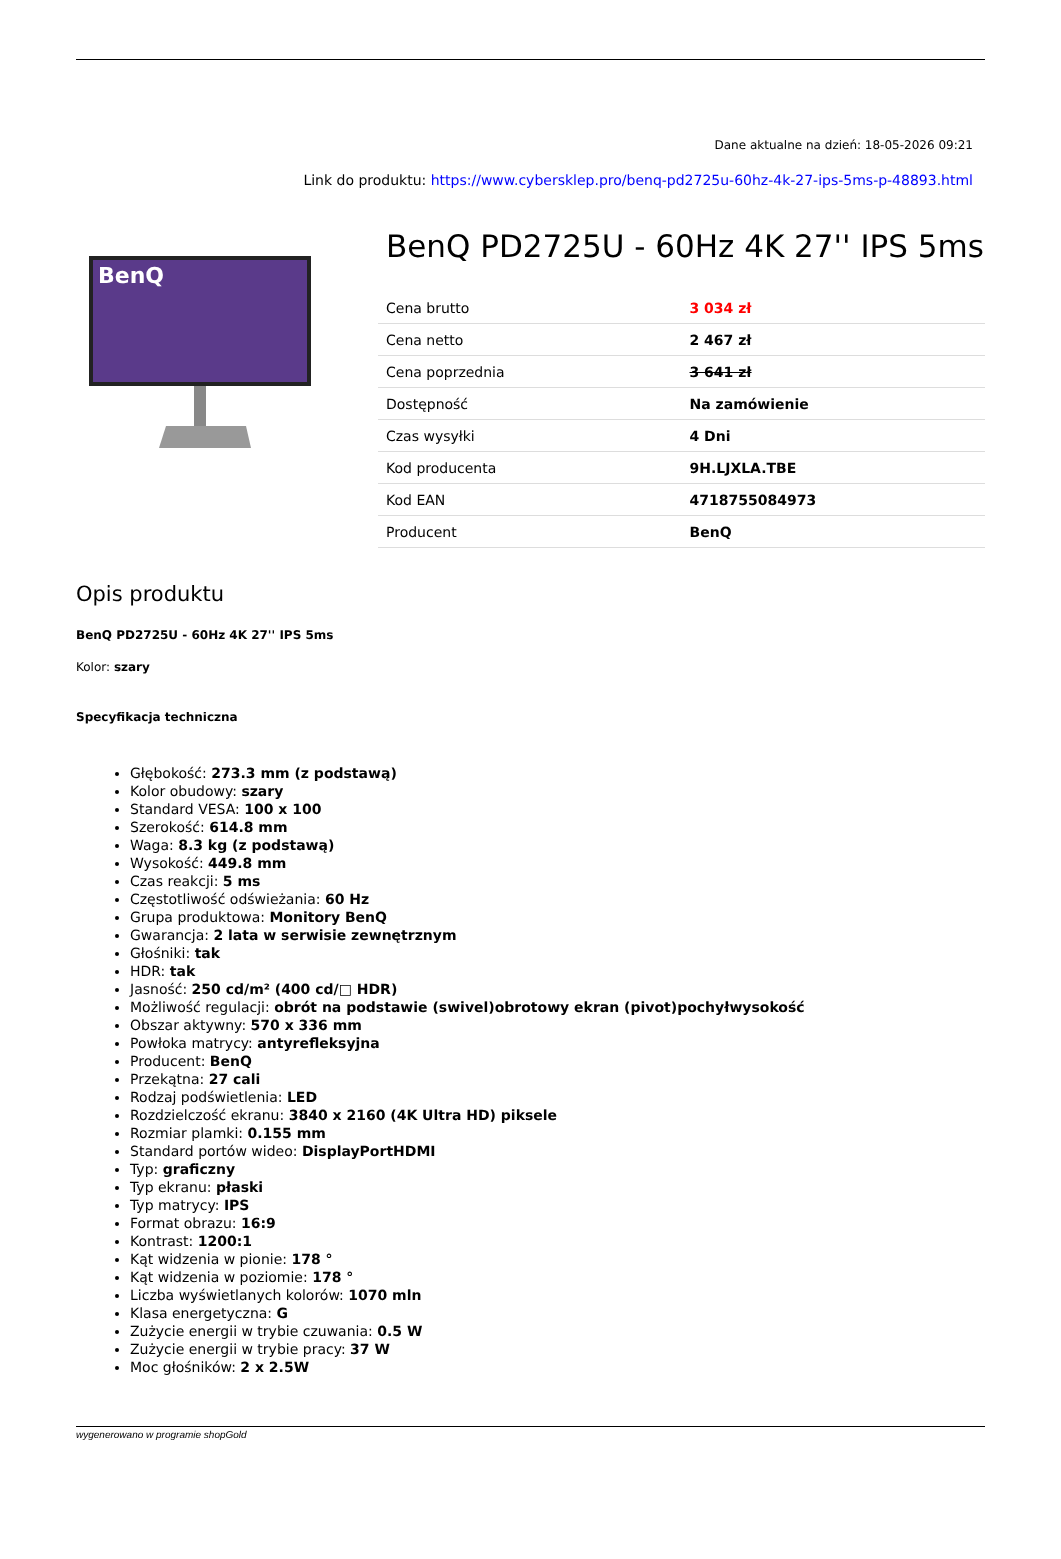Dane aktualne na dzień: 18-05-2026 09:21
Link do produktu: https://www.cybersklep.pro/benq-pd2725u-60hz-4k-27-ips-5ms-p-48893.html
BenQ
BenQ PD2725U - 60Hz 4K 27'' IPS 5ms
| Cena brutto | 3 034 zł |
| Cena netto | 2 467 zł |
| Cena poprzednia | 3 641 zł |
| Dostępność | Na zamówienie |
| Czas wysyłki | 4 Dni |
| Kod producenta | 9H.LJXLA.TBE |
| Kod EAN | 4718755084973 |
| Producent | BenQ |
Opis produktu
BenQ PD2725U - 60Hz 4K 27'' IPS 5ms
Kolor: szary
Specyfikacja techniczna
Głębokość: 273.3 mm (z podstawą)
Kolor obudowy: szary
Standard VESA: 100 x 100
Szerokość: 614.8 mm
Waga: 8.3 kg (z podstawą)
Wysokość: 449.8 mm
Czas reakcji: 5 ms
Częstotliwość odświeżania: 60 Hz
Grupa produktowa: Monitory BenQ
Gwarancja: 2 lata w serwisie zewnętrznym
Głośniki: tak
HDR: tak
Jasność: 250 cd/m² (400 cd/□ HDR)
Możliwość regulacji: obrót na podstawie (swivel)obrotowy ekran (pivot)pochyłwysokość
Obszar aktywny: 570 x 336 mm
Powłoka matrycy: antyrefleksyjna
Producent: BenQ
Przekątna: 27 cali
Rodzaj podświetlenia: LED
Rozdzielczość ekranu: 3840 x 2160 (4K Ultra HD) piksele
Rozmiar plamki: 0.155 mm
Standard portów wideo: DisplayPortHDMI
Typ: graficzny
Typ ekranu: płaski
Typ matrycy: IPS
Format obrazu: 16:9
Kontrast: 1200:1
Kąt widzenia w pionie: 178 °
Kąt widzenia w poziomie: 178 °
Liczba wyświetlanych kolorów: 1070 mln
Klasa energetyczna: G
Zużycie energii w trybie czuwania: 0.5 W
Zużycie energii w trybie pracy: 37 W
Moc głośników: 2 x 2.5W
wygenerowano w programie shopGold